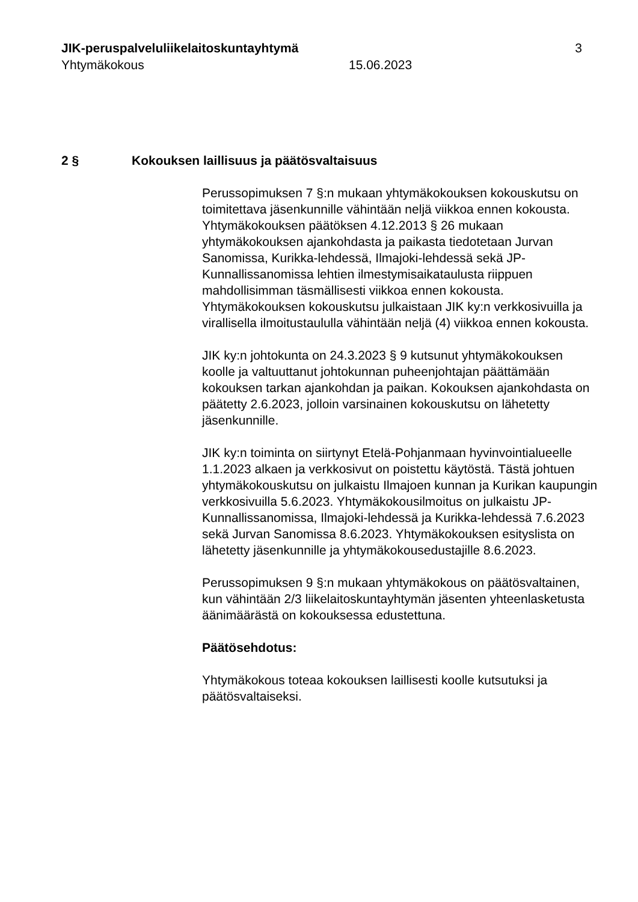JIK-peruspalveluliikelaitoskuntayhtymä 3
Yhtymäkokous 15.06.2023
2 § Kokouksen laillisuus ja päätösvaltaisuus
Perussopimuksen 7 §:n mukaan yhtymäkokouksen kokouskutsu on toimitettava jäsenkunnille vähintään neljä viikkoa ennen kokousta. Yhtymäkokouksen päätöksen 4.12.2013 § 26 mukaan yhtymäkokouksen ajankohdasta ja paikasta tiedotetaan Jurvan Sanomissa, Kurikka-lehdessä, Ilmajoki-lehdessä sekä JP-Kunnallissanomissa lehtien ilmestymisaikataulusta riippuen mahdollisimman täsmällisesti viikkoa ennen kokousta. Yhtymäkokouksen kokouskutsu julkaistaan JIK ky:n verkkosivuilla ja virallisella ilmoitustaululla vähintään neljä (4) viikkoa ennen kokousta.
JIK ky:n johtokunta on 24.3.2023 § 9 kutsunut yhtymäkokouksen koolle ja valtuuttanut johtokunnan puheenjohtajan päättämään kokouksen tarkan ajankohdan ja paikan. Kokouksen ajankohdasta on päätetty 2.6.2023, jolloin varsinainen kokouskutsu on lähetetty jäsenkunnille.
JIK ky:n toiminta on siirtynyt Etelä-Pohjanmaan hyvinvointialueelle 1.1.2023 alkaen ja verkkosivut on poistettu käytöstä. Tästä johtuen yhtymäkokouskutsu on julkaistu Ilmajoen kunnan ja Kurikan kaupungin verkkosivuilla 5.6.2023. Yhtymäkokousilmoitus on julkaistu JP-Kunnallissanomissa, Ilmajoki-lehdessä ja Kurikka-lehdessä 7.6.2023 sekä Jurvan Sanomissa 8.6.2023. Yhtymäkokouksen esityslista on lähetetty jäsenkunnille ja yhtymäkokousedustajille 8.6.2023.
Perussopimuksen 9 §:n mukaan yhtymäkokous on päätösvaltainen, kun vähintään 2/3 liikelaitoskuntayhtymän jäsenten yhteenlasketusta äänimäärästä on kokouksessa edustettuna.
Päätösehdotus:
Yhtymäkokous toteaa kokouksen laillisesti koolle kutsutuksi ja päätösvaltaiseksi.